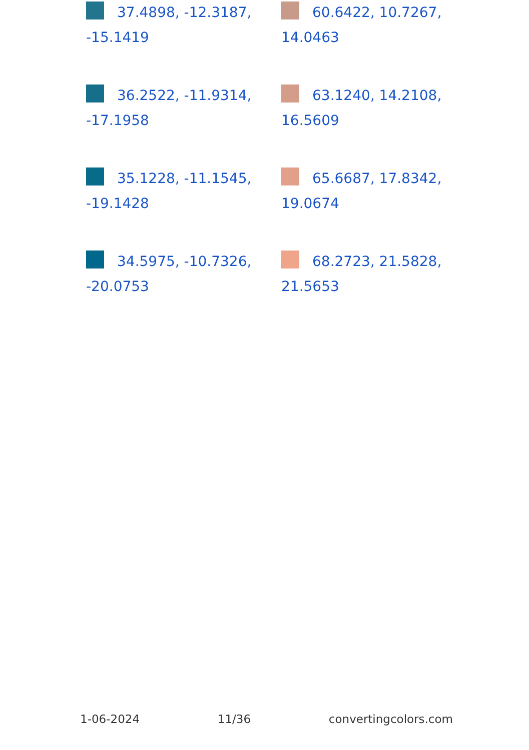37.4898, -12.3187, -15.1419
60.6422, 10.7267, 14.0463
36.2522, -11.9314, -17.1958
63.1240, 14.2108, 16.5609
35.1228, -11.1545, -19.1428
65.6687, 17.8342, 19.0674
34.5975, -10.7326, -20.0753
68.2723, 21.5828, 21.5653
1-06-2024 11/36 convertingcolors.com